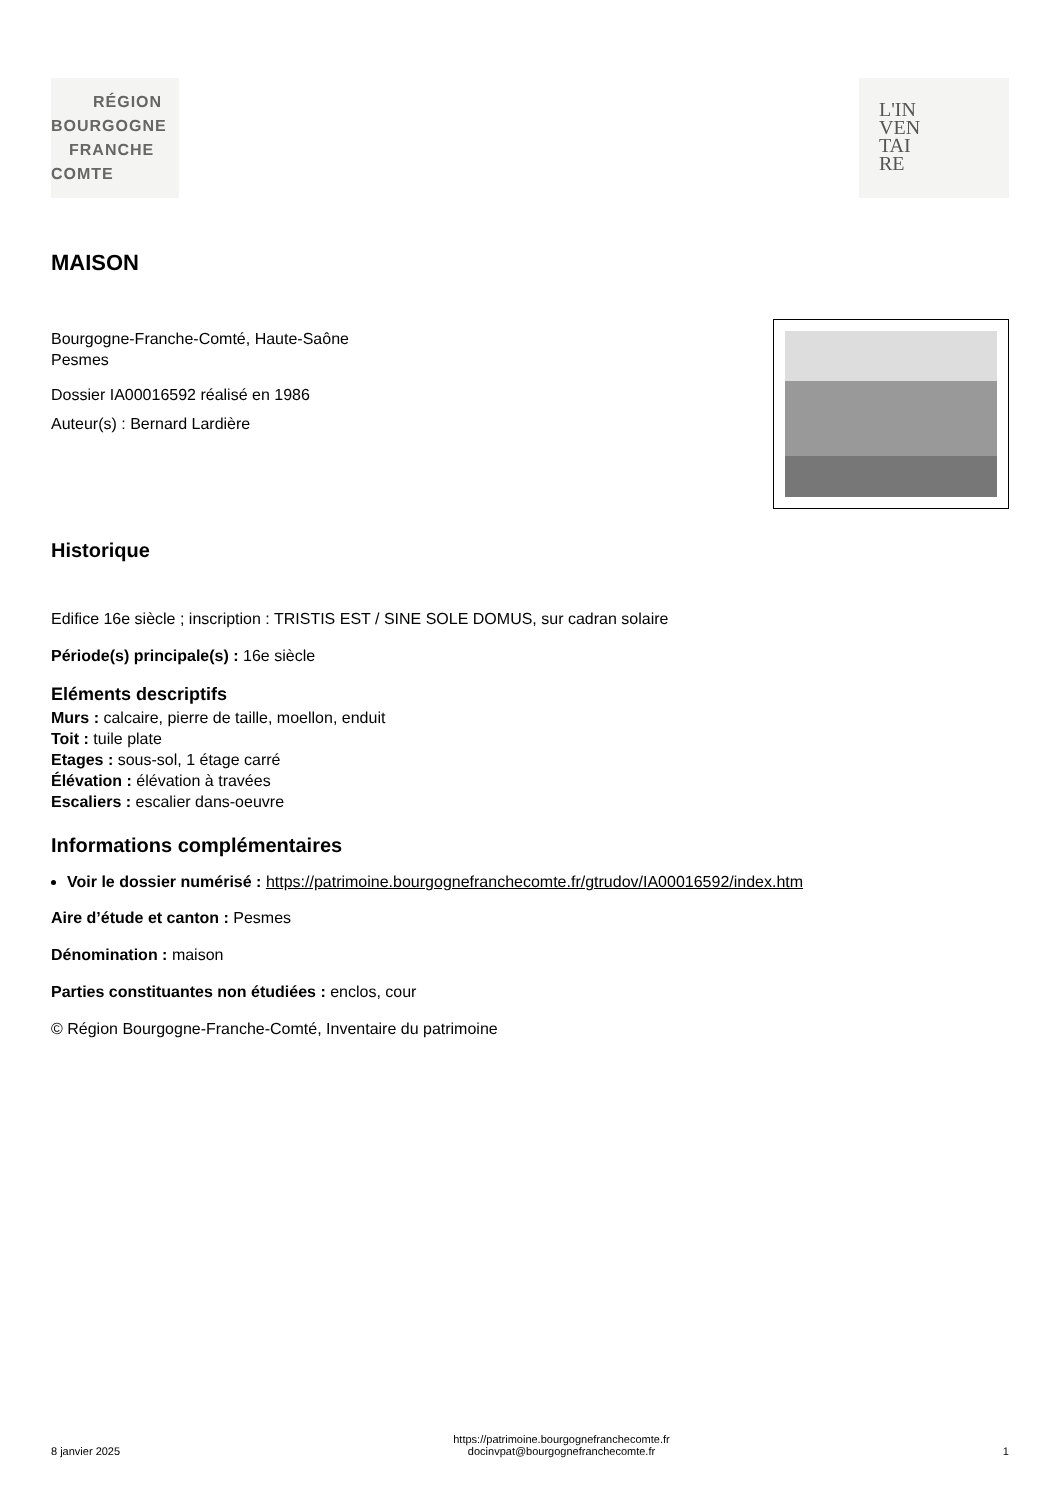RÉGION
BOURGOGNE
FRANCHE
COMTE
L'IN
VEN
TAI
RE
MAISON
Bourgogne-Franche-Comté, Haute-Saône
Pesmes
Dossier IA00016592 réalisé en 1986
Auteur(s) : Bernard Lardière
Historique
Edifice 16e siècle ; inscription : TRISTIS EST / SINE SOLE DOMUS, sur cadran solaire
Période(s) principale(s) : 16e siècle
Eléments descriptifs
Murs : calcaire, pierre de taille, moellon, enduit
Toit : tuile plate
Etages : sous-sol, 1 étage carré
Élévation : élévation à travées
Escaliers : escalier dans-oeuvre
Informations complémentaires
Voir le dossier numérisé : https://patrimoine.bourgognefranchecomte.fr/gtrudov/IA00016592/index.htm
Aire d’étude et canton : Pesmes
Dénomination : maison
Parties constituantes non étudiées : enclos, cour
© Région Bourgogne-Franche-Comté, Inventaire du patrimoine
8 janvier 2025
https://patrimoine.bourgognefranchecomte.fr
docinvpat@bourgognefranchecomte.fr
1